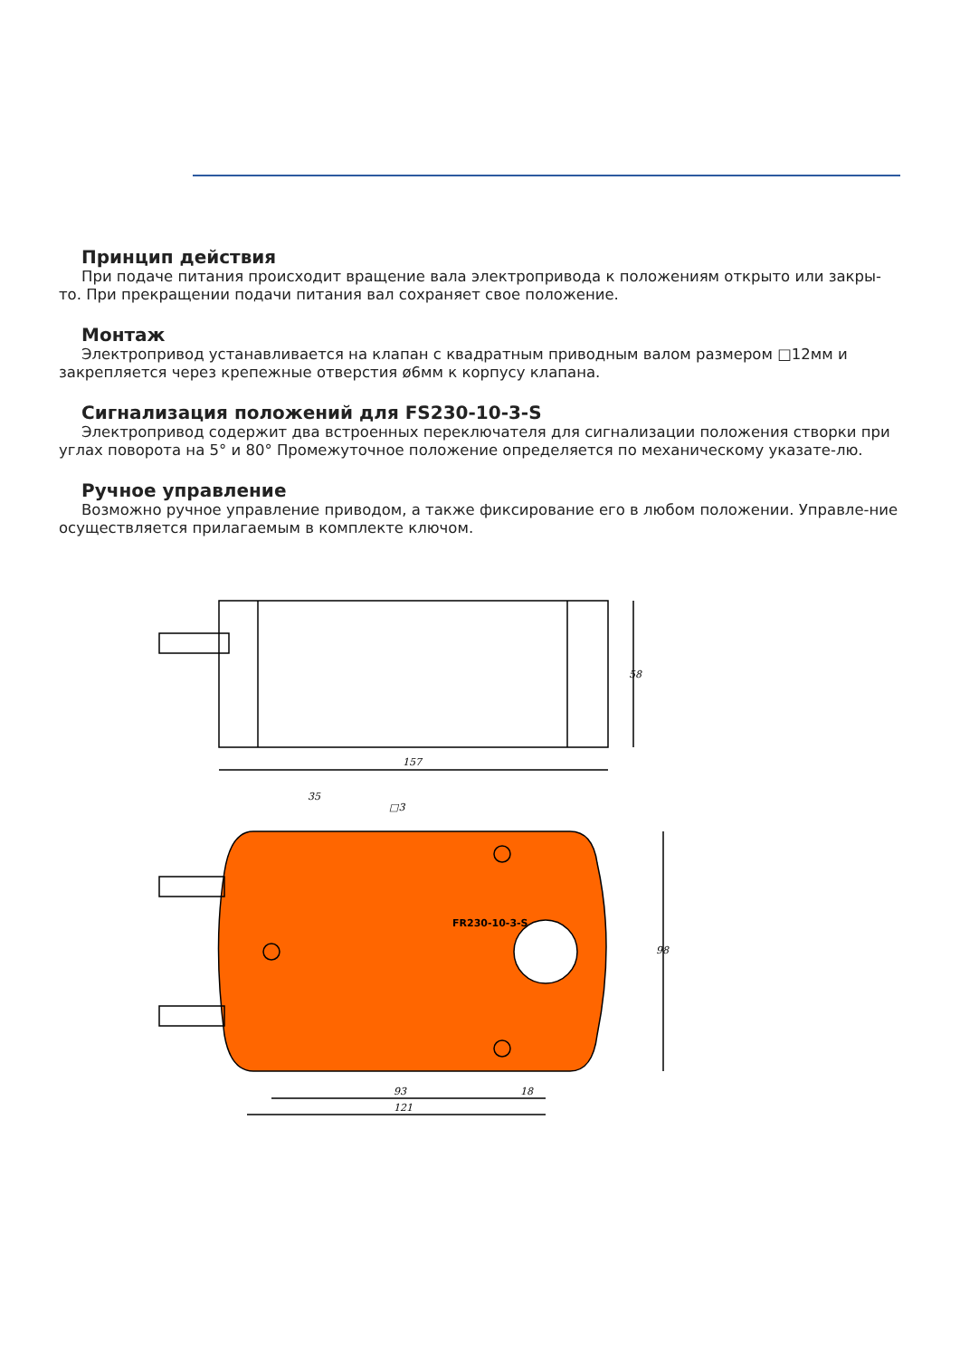Принцип действия
При подаче питания происходит вращение вала электропривода к положениям открыто или закры-то. При прекращении подачи питания вал сохраняет свое положение.
Монтаж
Электропривод устанавливается на клапан с квадратным приводным валом размером □12мм и закрепляется через крепежные отверстия ø6мм к корпусу клапана.
Сигнализация положений для FS230-10-3-S
Электропривод содержит два встроенных переключателя для сигнализации положения створки при углах поворота на 5° и 80° Промежуточное положение определяется по механическому указате-лю.
Ручное управление
Возможно ручное управление приводом, а также фиксирование его в любом положении. Управле-ние осуществляется прилагаемым в комплекте ключом.
157
58
35
□3
93
18
121
98
FR230-10-3-S